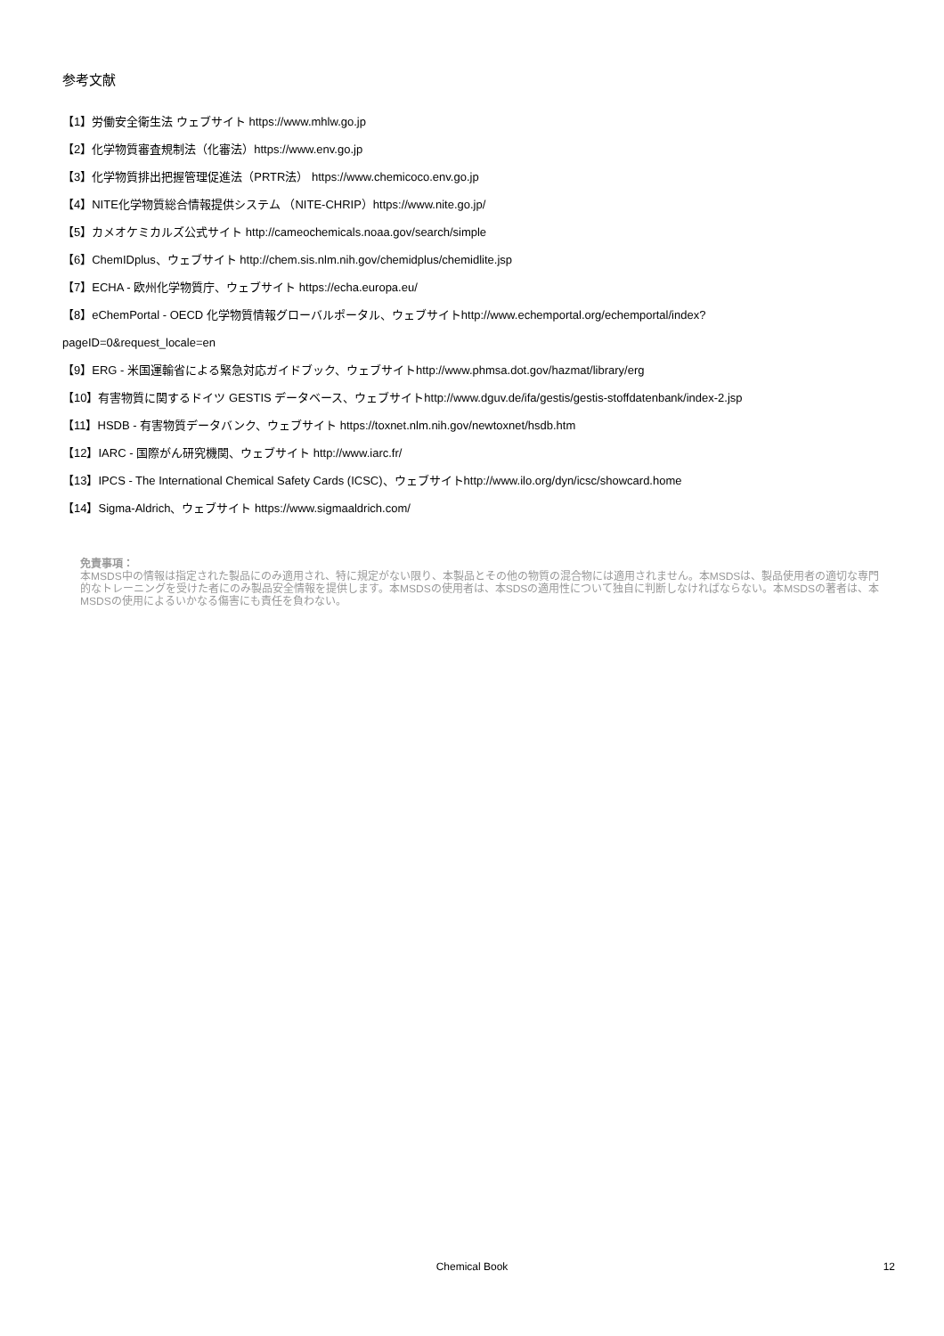参考文献
【1】労働安全衛生法 ウェブサイト https://www.mhlw.go.jp
【2】化学物質審査規制法（化審法）https://www.env.go.jp
【3】化学物質排出把握管理促進法（PRTR法） https://www.chemicoco.env.go.jp
【4】NITE化学物質総合情報提供システム （NITE-CHRIP）https://www.nite.go.jp/
【5】カメオケミカルズ公式サイト http://cameochemicals.noaa.gov/search/simple
【6】ChemIDplus、ウェブサイト http://chem.sis.nlm.nih.gov/chemidplus/chemidlite.jsp
【7】ECHA - 欧州化学物質庁、ウェブサイト https://echa.europa.eu/
【8】eChemPortal - OECD 化学物質情報グローバルポータル、ウェブサイトhttp://www.echemportal.org/echemportal/index?
pageID=0&request_locale=en
【9】ERG - 米国運輸省による緊急対応ガイドブック、ウェブサイトhttp://www.phmsa.dot.gov/hazmat/library/erg
【10】有害物質に関するドイツ GESTIS データベース、ウェブサイトhttp://www.dguv.de/ifa/gestis/gestis-stoffdatenbank/index-2.jsp
【11】HSDB - 有害物質データバンク、ウェブサイト https://toxnet.nlm.nih.gov/newtoxnet/hsdb.htm
【12】IARC - 国際がん研究機関、ウェブサイト http://www.iarc.fr/
【13】IPCS - The International Chemical Safety Cards (ICSC)、ウェブサイトhttp://www.ilo.org/dyn/icsc/showcard.home
【14】Sigma-Aldrich、ウェブサイト https://www.sigmaaldrich.com/
免責事項：
本MSDS中の情報は指定された製品にのみ適用され、特に規定がない限り、本製品とその他の物質の混合物には適用されません。本MSDSは、製品使用者の適切な専門的なトレーニングを受けた者にのみ製品安全情報を提供します。本MSDSの使用者は、本SDSの適用性について独自に判断しなければならない。本MSDSの著者は、本MSDSの使用によるいかなる傷害にも責任を負わない。
Chemical Book
12